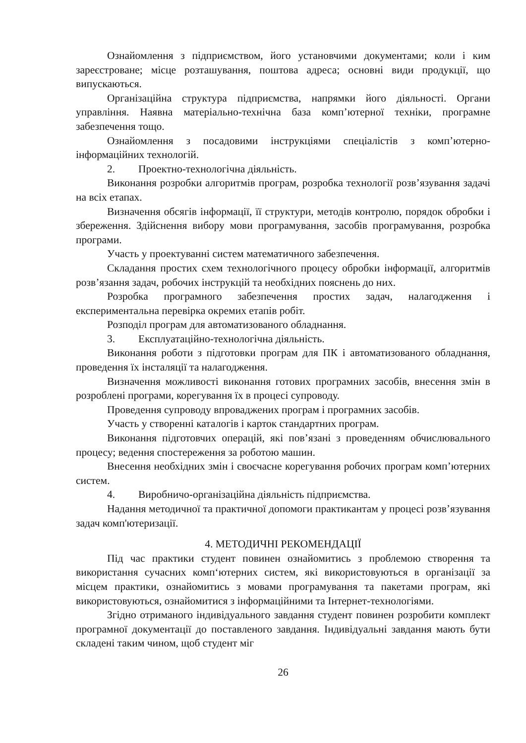Ознайомлення з підприємством, його установчими документами; коли і ким зареєстроване; місце розташування, поштова адреса; основні види продукції, що випускаються.
Організаційна структура підприємства, напрямки його діяльності. Органи управління. Наявна матеріально-технічна база комп’ютерної техніки, програмне забезпечення тощо.
Ознайомлення з посадовими інструкціями спеціалістів з комп’ютерно-інформаційних технологій.
2. Проектно-технологічна діяльність.
Виконання розробки алгоритмів програм, розробка технології розв’язування задачі на всіх етапах.
Визначення обсягів інформації, її структури, методів контролю, порядок обробки і збереження. Здійснення вибору мови програмування, засобів програмування, розробка програми.
Участь у проектуванні систем математичного забезпечення.
Складання простих схем технологічного процесу обробки інформації, алгоритмів розв’язання задач, робочих інструкцій та необхідних пояснень до них.
Розробка програмного забезпечення простих задач, налагодження і експериментальна перевірка окремих етапів робіт.
Розподіл програм для автоматизованого обладнання.
3. Експлуатаційно-технологічна діяльність.
Виконання роботи з підготовки програм для ПК і автоматизованого обладнання, проведення їх інсталяції та налагодження.
Визначення можливості виконання готових програмних засобів, внесення змін в розроблені програми, корегування їх в процесі супроводу.
Проведення супроводу впроваджених програм і програмних засобів.
Участь у створенні каталогів і карток стандартних програм.
Виконання підготовчих операцій, які пов’язані з проведенням обчислювального процесу; ведення спостереження за роботою машин.
Внесення необхідних змін і своєчасне корегування робочих програм комп’ютерних систем.
4. Виробничо-організаційна діяльність підприємства.
Надання методичної та практичної допомоги практикантам у процесі розв’язування задач комп'ютеризації.
4. МЕТОДИЧНІ РЕКОМЕНДАЦІЇ
Під час практики студент повинен ознайомитись з проблемою створення та використання сучасних комп‘ютерних систем, які використовуються в організації за місцем практики, ознайомитись з мовами програмування та пакетами програм, які використовуються, ознайомитися з інформаційними та Інтернет-технологіями.
Згідно отриманого індивідуального завдання студент повинен розробити комплект програмної документації до поставленого завдання. Індивідуальні завдання мають бути складені таким чином, щоб студент міг
26